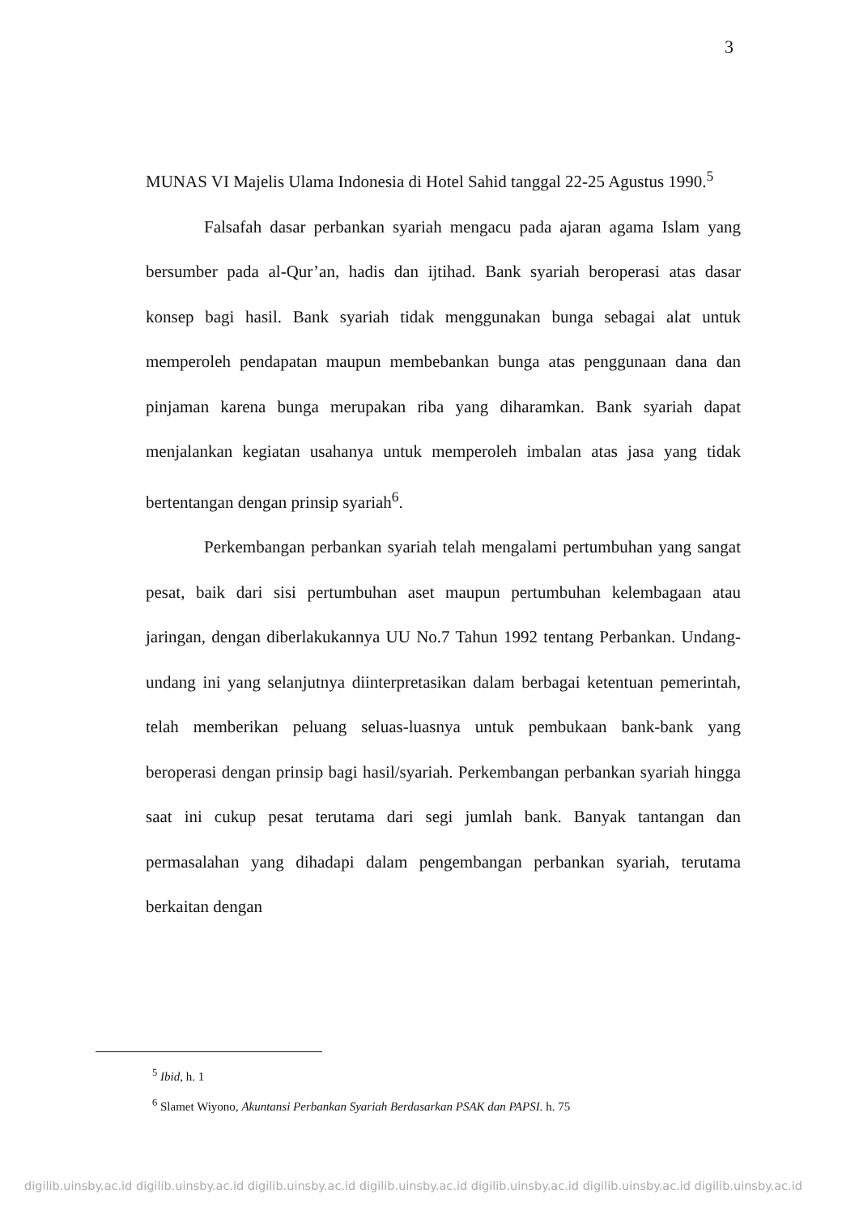3
MUNAS VI Majelis Ulama Indonesia di Hotel Sahid tanggal 22-25 Agustus 1990.<sup>5</sup>
Falsafah dasar perbankan syariah mengacu pada ajaran agama Islam yang bersumber pada al-Qur’an, hadis dan ijtihad. Bank syariah beroperasi atas dasar konsep bagi hasil. Bank syariah tidak menggunakan bunga sebagai alat untuk memperoleh pendapatan maupun membebankan bunga atas penggunaan dana dan pinjaman karena bunga merupakan riba yang diharamkan. Bank syariah dapat menjalankan kegiatan usahanya untuk memperoleh imbalan atas jasa yang tidak bertentangan dengan prinsip syariah<sup>6</sup>.
Perkembangan perbankan syariah telah mengalami pertumbuhan yang sangat pesat, baik dari sisi pertumbuhan aset maupun pertumbuhan kelembagaan atau jaringan, dengan diberlakukannya UU No.7 Tahun 1992 tentang Perbankan. Undang- undang ini yang selanjutnya diinterpretasikan dalam berbagai ketentuan pemerintah, telah memberikan peluang seluas-luasnya untuk pembukaan bank-bank yang beroperasi dengan prinsip bagi hasil/syariah. Perkembangan perbankan syariah hingga saat ini cukup pesat terutama dari segi jumlah bank. Banyak tantangan dan permasalahan yang dihadapi dalam pengembangan perbankan syariah, terutama berkaitan dengan
<sup>5</sup> Ibid, h. 1
<sup>6</sup> Slamet Wiyono, Akuntansi Perbankan Syariah Berdasarkan PSAK dan PAPSI. h. 75
digilib.uinsby.ac.id digilib.uinsby.ac.id digilib.uinsby.ac.id digilib.uinsby.ac.id digilib.uinsby.ac.id digilib.uinsby.ac.id digilib.uinsby.ac.id